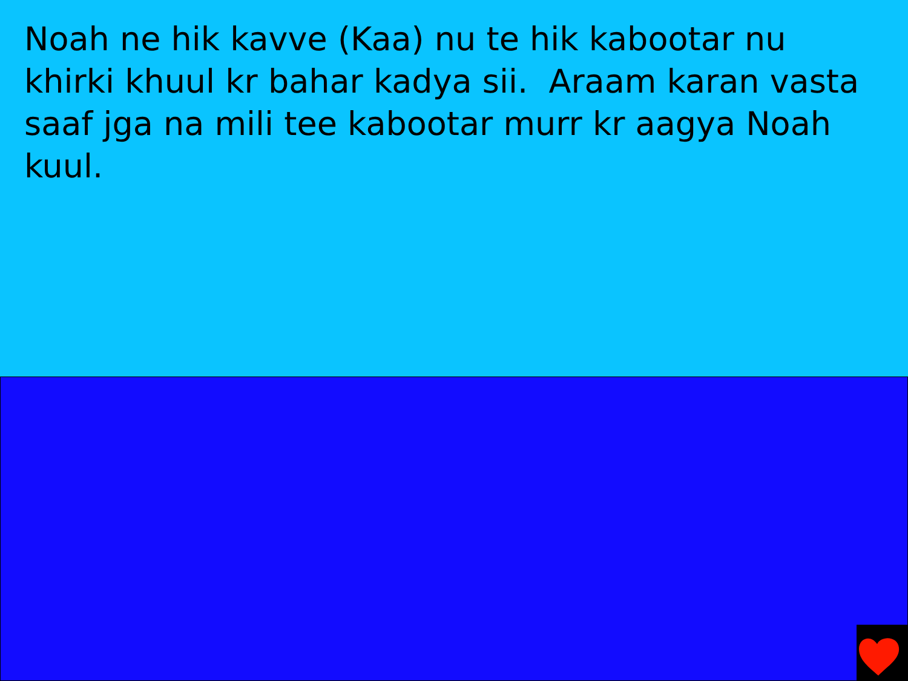Noah ne hik kavve (Kaa) nu te hik kabootar nu khirki khuul kr bahar kadya sii. Araam karan vasta saaf jga na mili tee kabootar murr kr aagya Noah kuul.